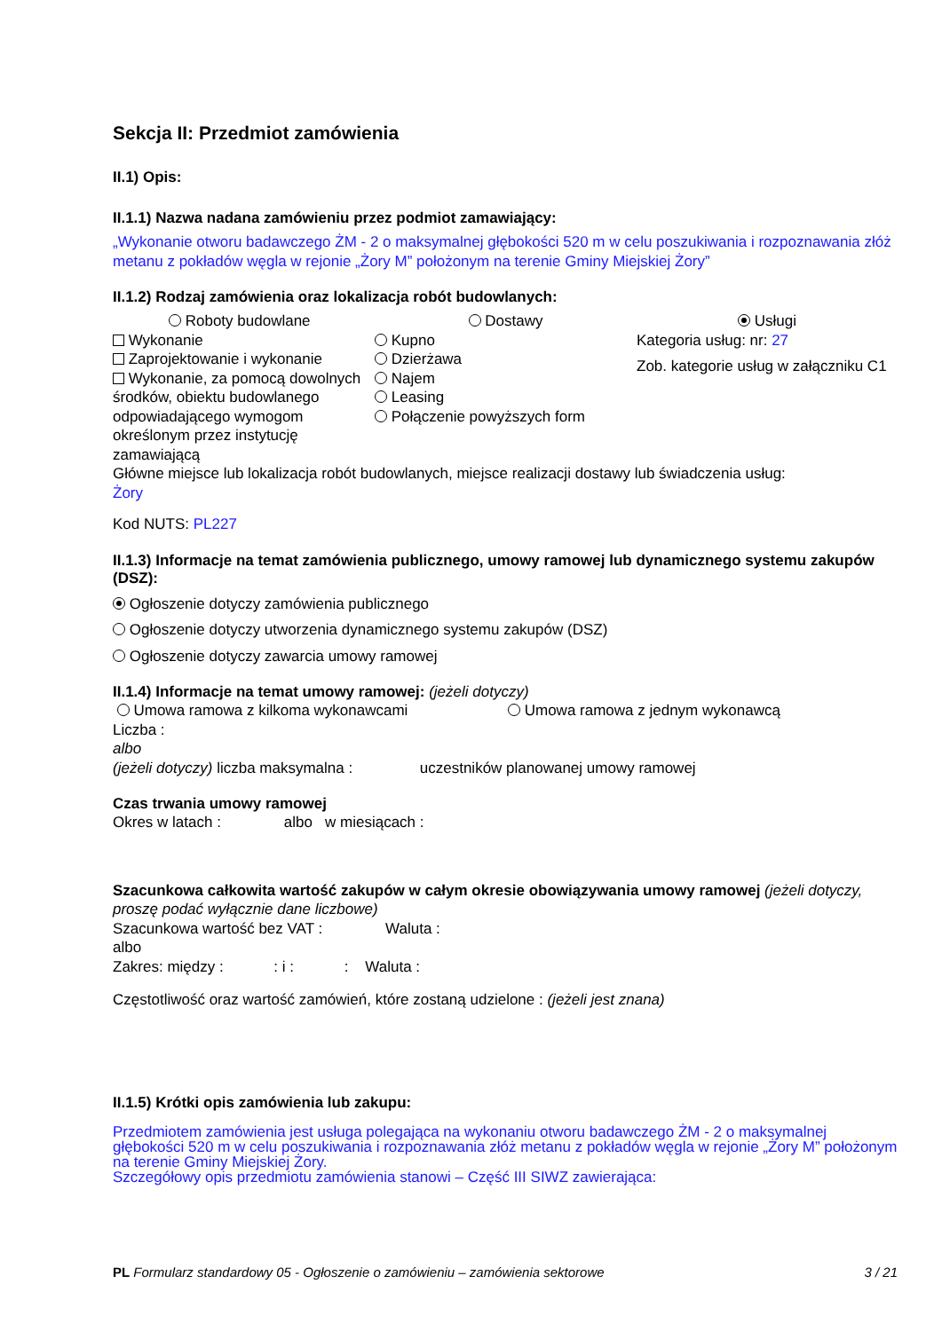Sekcja II: Przedmiot zamówienia
II.1) Opis:
II.1.1) Nazwa nadana zamówieniu przez podmiot zamawiający:
„Wykonanie otworu badawczego ŻM - 2 o maksymalnej głębokości 520 m w celu poszukiwania i rozpoznawania złóż metanu z pokładów węgla w rejonie „Żory M” położonym na terenie Gminy Miejskiej Żory”
II.1.2) Rodzaj zamówienia oraz lokalizacja robót budowlanych:
Roboty budowlane Dostawy Usługi
Wykonanie
Zaprojektowanie i wykonanie
Wykonanie, za pomocą dowolnych środków, obiektu budowlanego odpowiadającego wymogom określonym przez instytucję zamawiającą
Kupno
Dzierżawa
Najem
Leasing
Połączenie powyższych form
Kategoria usług: nr: 27
Zob. kategorie usług w załączniku C1
Główne miejsce lub lokalizacja robót budowlanych, miejsce realizacji dostawy lub świadczenia usług:
Żory
Kod NUTS: PL227
II.1.3) Informacje na temat zamówienia publicznego, umowy ramowej lub dynamicznego systemu zakupów (DSZ):
Ogłoszenie dotyczy zamówienia publicznego
Ogłoszenie dotyczy utworzenia dynamicznego systemu zakupów (DSZ)
Ogłoszenie dotyczy zawarcia umowy ramowej
II.1.4) Informacje na temat umowy ramowej: (jeżeli dotyczy)
Umowa ramowa z kilkoma wykonawcami Umowa ramowa z jednym wykonawcą
Liczba :
albo
(jeżeli dotyczy) liczba maksymalna : uczestników planowanej umowy ramowej
Czas trwania umowy ramowej
Okres w latach : albo w miesiącach :
Szacunkowa całkowita wartość zakupów w całym okresie obowiązywania umowy ramowej (jeżeli dotyczy, proszę podać wyłącznie dane liczbowe)
Szacunkowa wartość bez VAT : Waluta :
albo
Zakres: między : : i : : Waluta :
Częstotliwość oraz wartość zamówień, które zostaną udzielone : (jeżeli jest znana)
II.1.5) Krótki opis zamówienia lub zakupu:
Przedmiotem zamówienia jest usługa polegająca na wykonaniu otworu badawczego ŻM - 2 o maksymalnej głębokości 520 m w celu poszukiwania i rozpoznawania złóż metanu z pokładów węgla w rejonie „Żory M” położonym na terenie Gminy Miejskiej Żory.
Szczegółowy opis przedmiotu zamówienia stanowi – Część III SIWZ zawierająca:
PL Formularz standardowy 05 - Ogłoszenie o zamówieniu – zamówienia sektorowe 3 / 21